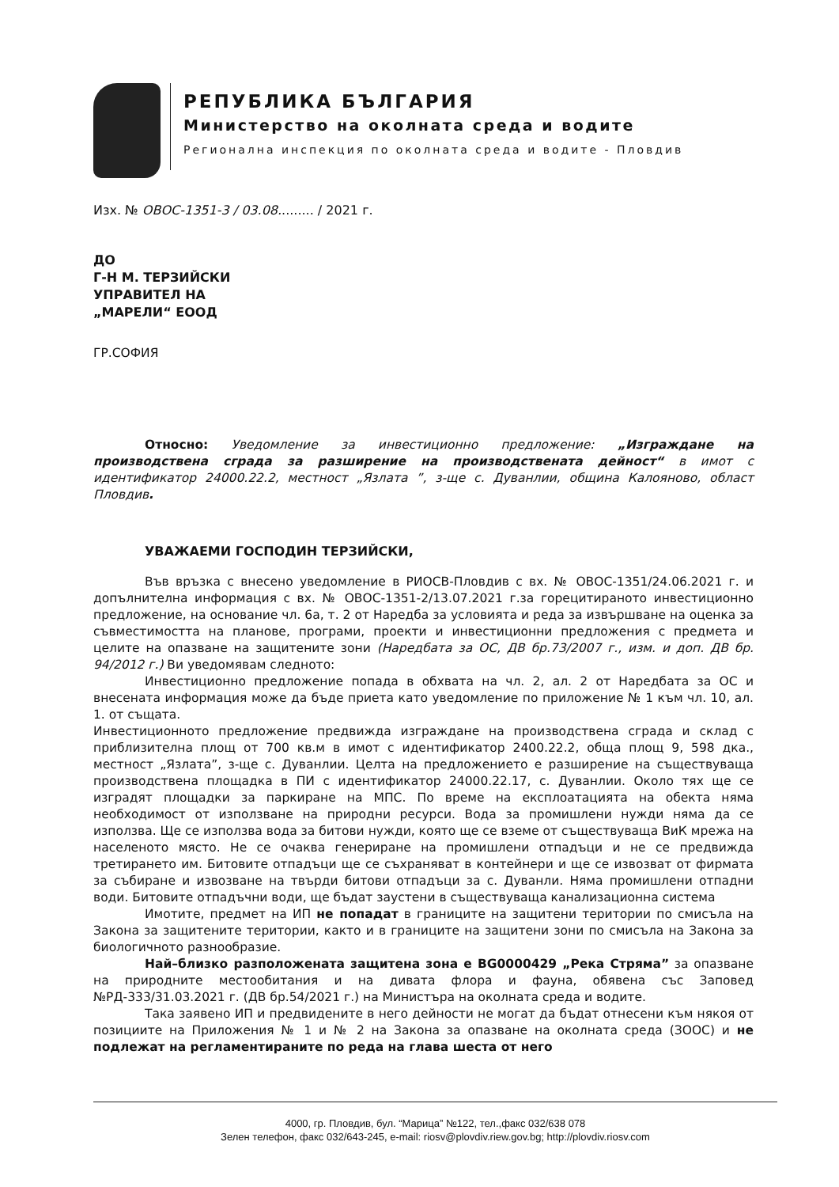РЕПУБЛИКА БЪЛГАРИЯ
Министерство на околната среда и водите
Регионална инспекция по околната среда и водите - Пловдив
Изх. № ОВОС-1351-3 / 03.08......... / 2021 г.
ДО
Г-Н М. ТЕРЗИЙСКИ
УПРАВИТЕЛ НА
„МАРЕЛИ“ ЕООД
ГР.СОФИЯ
Относно: Уведомление за инвестиционно предложение: „Изграждане на производствена сграда за разширение на производствената дейност“ в имот с идентификатор 24000.22.2, местност „Язлата ”, з-ще с. Дуванлии, община Калояново, област Пловдив.
УВАЖАЕМИ ГОСПОДИН ТЕРЗИЙСКИ,
Във връзка с внесено уведомление в РИОСВ-Пловдив с вх. № ОВОС-1351/24.06.2021 г. и допълнителна информация с вх. № ОВОС-1351-2/13.07.2021 г.за горецитираното инвестиционно предложение, на основание чл. 6а, т. 2 от Наредба за условията и реда за извършване на оценка за съвместимостта на планове, програми, проекти и инвестиционни предложения с предмета и целите на опазване на защитените зони (Наредбата за ОС, ДВ бр.73/2007 г., изм. и доп. ДВ бр. 94/2012 г.) Ви уведомявам следното:
Инвестиционно предложение попада в обхвата на чл. 2, ал. 2 от Наредбата за ОС и внесената информация може да бъде приета като уведомление по приложение № 1 към чл. 10, ал. 1. от същата.
Инвестиционното предложение предвижда изграждане на производствена сграда и склад с приблизителна площ от 700 кв.м в имот с идентификатор 2400.22.2, обща площ 9, 598 дка., местност „Язлата”, з-ще с. Дуванлии. Целта на предложението е разширение на съществуваща производствена площадка в ПИ с идентификатор 24000.22.17, с. Дуванлии. Около тях ще се изградят площадки за паркиране на МПС. По време на експлоатацията на обекта няма необходимост от използване на природни ресурси. Вода за промишлени нужди няма да се използва. Ще се използва вода за битови нужди, която ще се вземе от съществуваща ВиК мрежа на населеното място. Не се очаква генериране на промишлени отпадъци и не се предвижда третирането им. Битовите отпадъци ще се съхраняват в контейнери и ще се извозват от фирмата за събиране и извозване на твърди битови отпадъци за с. Дуванли. Няма промишлени отпадни води. Битовите отпадъчни води, ще бъдат заустени в съществуваща канализационна система
Имотите, предмет на ИП не попадат в границите на защитени територии по смисъла на Закона за защитените територии, както и в границите на защитени зони по смисъла на Закона за биологичното разнообразие.
Най–близко разположената защитена зона е BG0000429 „Река Стряма” за опазване на природните местообитания и на дивата флора и фауна, обявена със Заповед №РД-333/31.03.2021 г. (ДВ бр.54/2021 г.) на Министъра на околната среда и водите.
Така заявено ИП и предвидените в него дейности не могат да бъдат отнесени към някоя от позициите на Приложения № 1 и № 2 на Закона за опазване на околната среда (ЗООС) и не подлежат на регламентираните по реда на глава шеста от него
4000, гр. Пловдив, бул. “Марица” №122, тел.,факс 032/638 078
Зелен телефон, факс 032/643-245, e-mail: riosv@plovdiv.riew.gov.bg; http://plovdiv.riosv.com